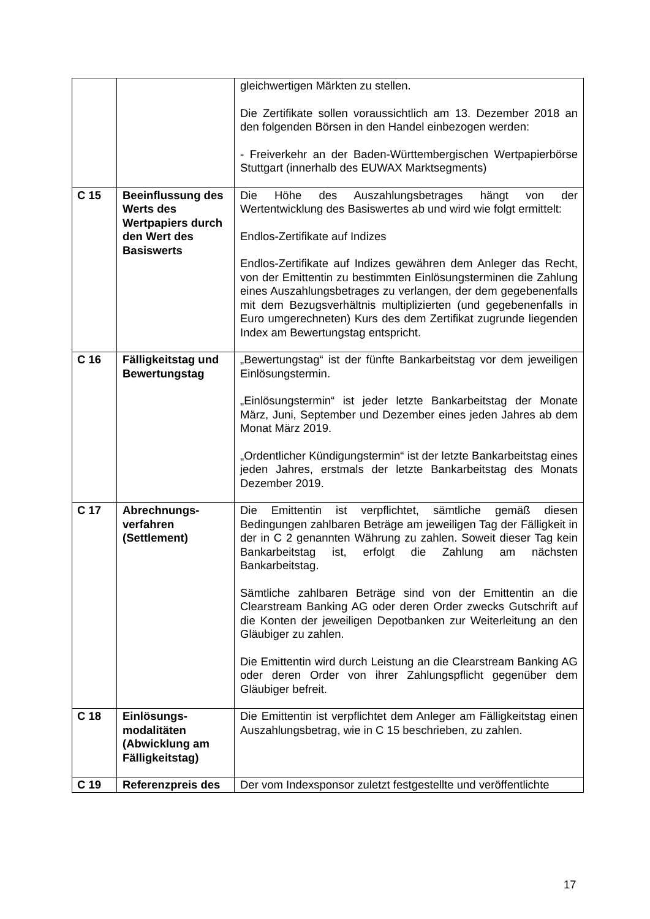| | | gleichwertigen Märkten zu stellen. Die Zertifikate sollen voraussichtlich am 13. Dezember 2018 an den folgenden Börsen in den Handel einbezogen werden: - Freiverkehr an der Baden-Württembergischen Wertpapierbörse Stuttgart (innerhalb des EUWAX Marktsegments) |
| C 15 | Beeinflussung des Werts des Wertpapiers durch den Wert des Basiswerts | Die Höhe des Auszahlungsbetrages hängt von der Wertentwicklung des Basiswertes ab und wird wie folgt ermittelt: Endlos-Zertifikate auf Indizes Endlos-Zertifikate auf Indizes gewähren dem Anleger das Recht, von der Emittentin zu bestimmten Einlösungsterminen die Zahlung eines Auszahlungsbetrages zu verlangen, der dem gegebenenfalls mit dem Bezugsverhältnis multiplizierten (und gegebenenfalls in Euro umgerechneten) Kurs des dem Zertifikat zugrunde liegenden Index am Bewertungstag entspricht. |
| C 16 | Fälligkeitstag und Bewertungstag | „Bewertungstag“ ist der fünfte Bankarbeitstag vor dem jeweiligen Einlösungstermin. „Einlösungstermin“ ist jeder letzte Bankarbeitstag der Monate März, Juni, September und Dezember eines jeden Jahres ab dem Monat März 2019. „Ordentlicher Kündigungstermin“ ist der letzte Bankarbeitstag eines jeden Jahres, erstmals der letzte Bankarbeitstag des Monats Dezember 2019. |
| C 17 | Abrechnungs-verfahren (Settlement) | Die Emittentin ist verpflichtet, sämtliche gemäß diesen Bedingungen zahlbaren Beträge am jeweiligen Tag der Fälligkeit in der in C 2 genannten Währung zu zahlen. Soweit dieser Tag kein Bankarbeitstag ist, erfolgt die Zahlung am nächsten Bankarbeitstag. Sämtliche zahlbaren Beträge sind von der Emittentin an die Clearstream Banking AG oder deren Order zwecks Gutschrift auf die Konten der jeweiligen Depotbanken zur Weiterleitung an den Gläubiger zu zahlen. Die Emittentin wird durch Leistung an die Clearstream Banking AG oder deren Order von ihrer Zahlungspflicht gegenüber dem Gläubiger befreit. |
| C 18 | Einlösungs-modalitäten (Abwicklung am Fälligkeitstag) | Die Emittentin ist verpflichtet dem Anleger am Fälligkeitstag einen Auszahlungsbetrag, wie in C 15 beschrieben, zu zahlen. |
| C 19 | Referenzpreis des | Der vom Indexsponsor zuletzt festgestellte und veröffentlichte |
17